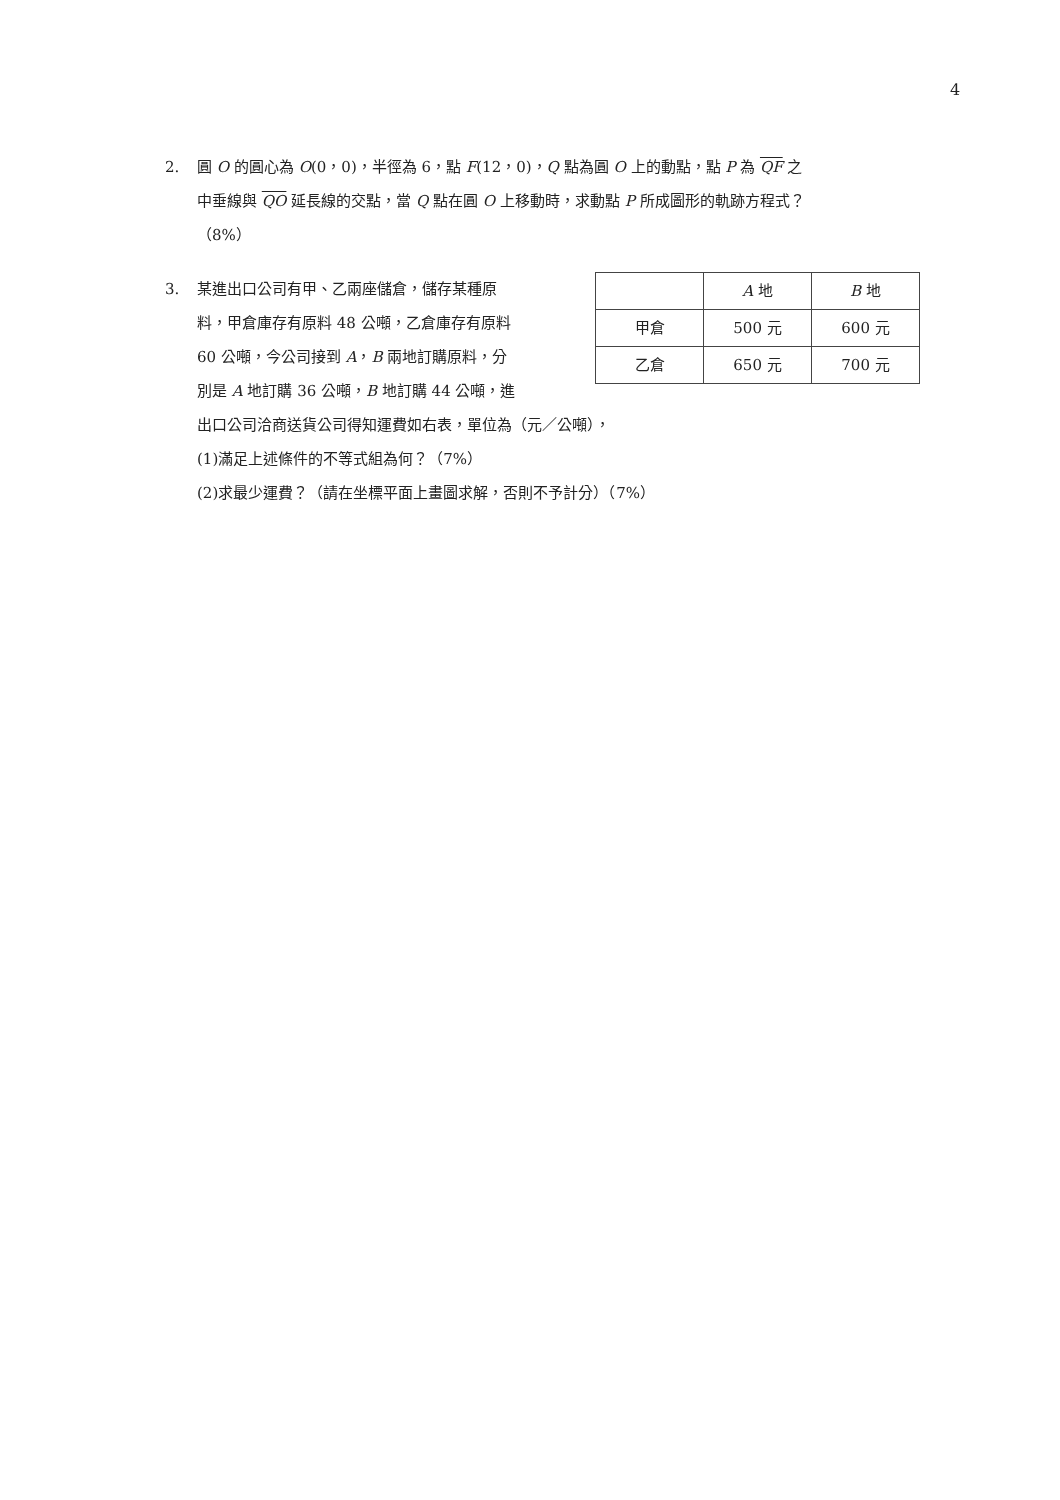4
2. 圓 O 的圓心為 O(0，0)，半徑為 6，點 F(12，0)，Q 點為圓 O 上的動點，點 P 為 QF 之
中垂線與 QO 延長線的交點，當 Q 點在圓 O 上移動時，求動點 P 所成圖形的軌跡方程式？
（8%）
| | A 地 | B 地 |
| --- | --- | --- |
| 甲倉 | 500 元 | 600 元 |
| 乙倉 | 650 元 | 700 元 |
3. 某進出口公司有甲、乙兩座儲倉，儲存某種原
料，甲倉庫存有原料 48 公噸，乙倉庫存有原料
60 公噸，今公司接到 A，B 兩地訂購原料，分
別是 A 地訂購 36 公噸，B 地訂購 44 公噸，進
出口公司洽商送貨公司得知運費如右表，單位為（元／公噸），
(1)滿足上述條件的不等式組為何？（7%）
(2)求最少運費？（請在坐標平面上畫圖求解，否則不予計分）（7%）